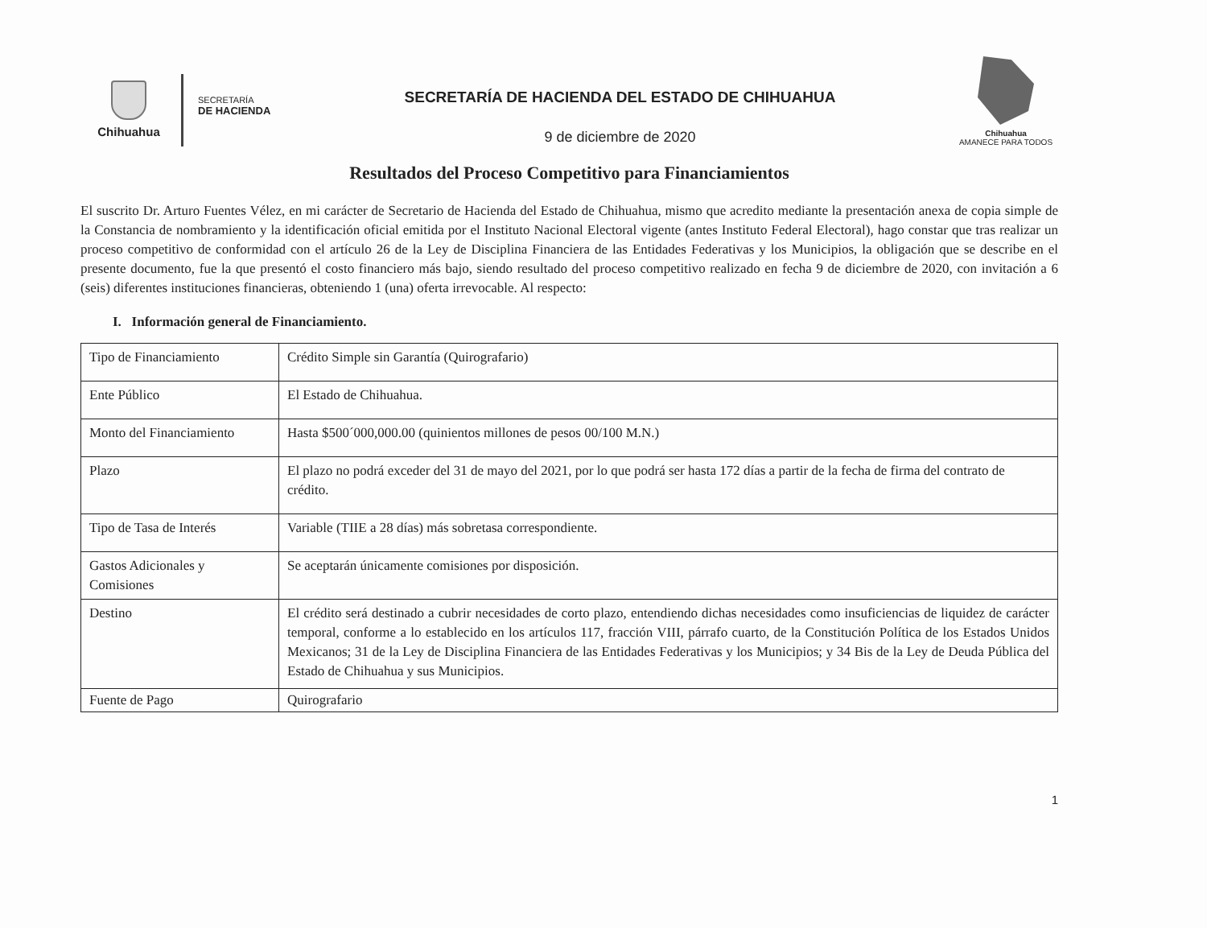Chihuahua
SECRETARÍA
DE HACIENDA
SECRETARÍA DE HACIENDA DEL ESTADO DE CHIHUAHUA
9 de diciembre de 2020
Chihuahua
AMANECE PARA TODOS
Resultados del Proceso Competitivo para Financiamientos
El suscrito Dr. Arturo Fuentes Vélez, en mi carácter de Secretario de Hacienda del Estado de Chihuahua, mismo que acredito mediante la presentación anexa de copia simple de la Constancia de nombramiento y la identificación oficial emitida por el Instituto Nacional Electoral vigente (antes Instituto Federal Electoral), hago constar que tras realizar un proceso competitivo de conformidad con el artículo 26 de la Ley de Disciplina Financiera de las Entidades Federativas y los Municipios, la obligación que se describe en el presente documento, fue la que presentó el costo financiero más bajo, siendo resultado del proceso competitivo realizado en fecha 9 de diciembre de 2020, con invitación a 6 (seis) diferentes instituciones financieras, obteniendo 1 (una) oferta irrevocable. Al respecto:
I. Información general de Financiamiento.
| Tipo de Financiamiento | Crédito Simple sin Garantía (Quirografario) |
| Ente Público | El Estado de Chihuahua. |
| Monto del Financiamiento | Hasta $500´000,000.00 (quinientos millones de pesos 00/100 M.N.) |
| Plazo | El plazo no podrá exceder del 31 de mayo del 2021, por lo que podrá ser hasta 172 días a partir de la fecha de firma del contrato de crédito. |
| Tipo de Tasa de Interés | Variable (TIIE a 28 días) más sobretasa correspondiente. |
| Gastos Adicionales y Comisiones | Se aceptarán únicamente comisiones por disposición. |
| Destino | El crédito será destinado a cubrir necesidades de corto plazo, entendiendo dichas necesidades como insuficiencias de liquidez de carácter temporal, conforme a lo establecido en los artículos 117, fracción VIII, párrafo cuarto, de la Constitución Política de los Estados Unidos Mexicanos; 31 de la Ley de Disciplina Financiera de las Entidades Federativas y los Municipios; y 34 Bis de la Ley de Deuda Pública del Estado de Chihuahua y sus Municipios. |
| Fuente de Pago | Quirografario |
1